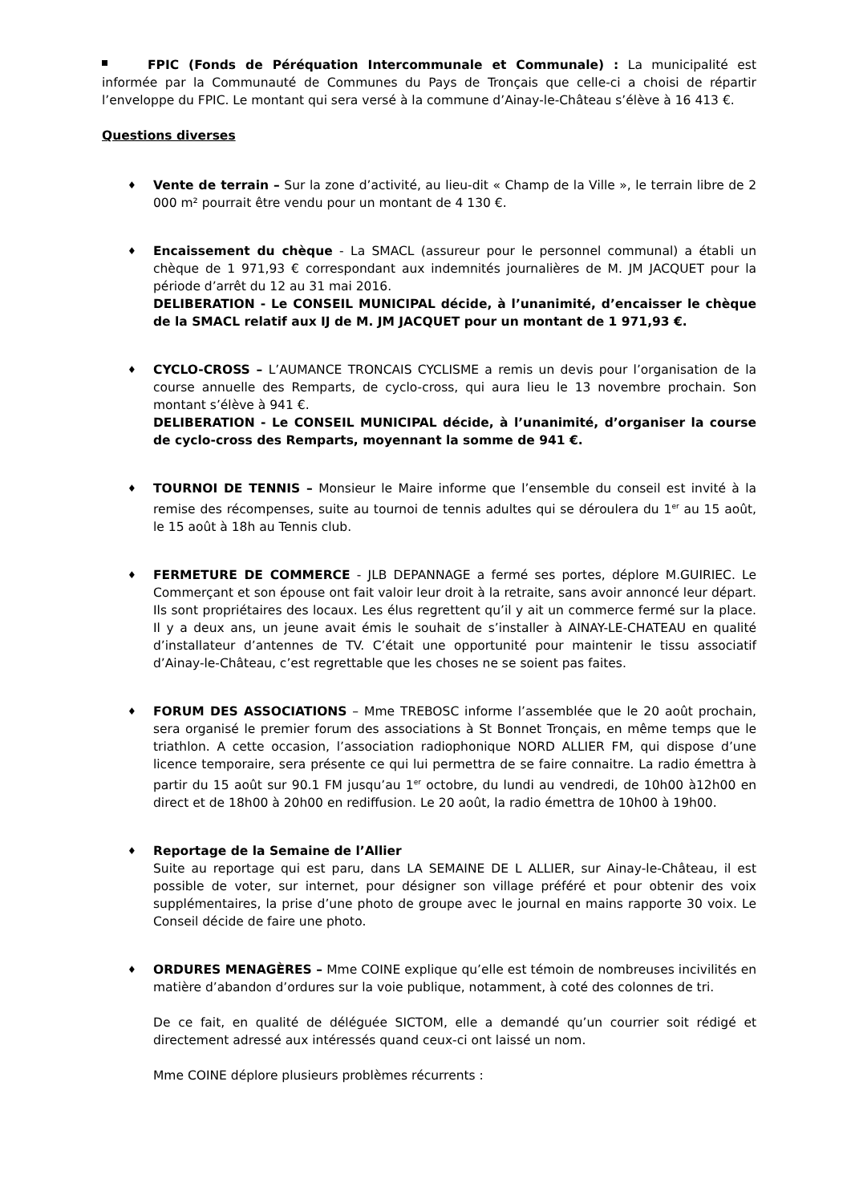FPIC (Fonds de Péréquation Intercommunale et Communale) : La municipalité est informée par la Communauté de Communes du Pays de Tronçais que celle-ci a choisi de répartir l’enveloppe du FPIC. Le montant qui sera versé à la commune d’Ainay-le-Château s’élève à 16 413 €.
Questions diverses
♦
Vente de terrain – Sur la zone d’activité, au lieu-dit « Champ de la Ville », le terrain libre de 2 000 m² pourrait être vendu pour un montant de 4 130 €.
♦
Encaissement du chèque - La SMACL (assureur pour le personnel communal) a établi un chèque de 1 971,93 € correspondant aux indemnités journalières de M. JM JACQUET pour la période d’arrêt du 12 au 31 mai 2016.
DELIBERATION - Le CONSEIL MUNICIPAL décide, à l’unanimité, d’encaisser le chèque de la SMACL relatif aux IJ de M. JM JACQUET pour un montant de 1 971,93 €.
♦
CYCLO-CROSS – L’AUMANCE TRONCAIS CYCLISME a remis un devis pour l’organisation de la course annuelle des Remparts, de cyclo-cross, qui aura lieu le 13 novembre prochain. Son montant s’élève à 941 €.
DELIBERATION - Le CONSEIL MUNICIPAL décide, à l’unanimité, d’organiser la course de cyclo-cross des Remparts, moyennant la somme de 941 €.
♦
TOURNOI DE TENNIS – Monsieur le Maire informe que l’ensemble du conseil est invité à la remise des récompenses, suite au tournoi de tennis adultes qui se déroulera du 1<sup>er</sup> au 15 août, le 15 août à 18h au Tennis club.
♦
FERMETURE DE COMMERCE - JLB DEPANNAGE a fermé ses portes, déplore M.GUIRIEC. Le Commerçant et son épouse ont fait valoir leur droit à la retraite, sans avoir annoncé leur départ. Ils sont propriétaires des locaux. Les élus regrettent qu’il y ait un commerce fermé sur la place. Il y a deux ans, un jeune avait émis le souhait de s’installer à AINAY-LE-CHATEAU en qualité d’installateur d’antennes de TV. C’était une opportunité pour maintenir le tissu associatif d’Ainay-le-Château, c’est regrettable que les choses ne se soient pas faites.
♦
FORUM DES ASSOCIATIONS – Mme TREBOSC informe l’assemblée que le 20 août prochain, sera organisé le premier forum des associations à St Bonnet Tronçais, en même temps que le triathlon. A cette occasion, l’association radiophonique NORD ALLIER FM, qui dispose d’une licence temporaire, sera présente ce qui lui permettra de se faire connaitre. La radio émettra à partir du 15 août sur 90.1 FM jusqu’au 1<sup>er</sup> octobre, du lundi au vendredi, de 10h00 à12h00 en direct et de 18h00 à 20h00 en rediffusion. Le 20 août, la radio émettra de 10h00 à 19h00.
♦
Reportage de la Semaine de l’Allier
Suite au reportage qui est paru, dans LA SEMAINE DE L ALLIER, sur Ainay-le-Château, il est possible de voter, sur internet, pour désigner son village préféré et pour obtenir des voix supplémentaires, la prise d’une photo de groupe avec le journal en mains rapporte 30 voix. Le Conseil décide de faire une photo.
♦
ORDURES MENAGÈRES – Mme COINE explique qu’elle est témoin de nombreuses incivilités en matière d’abandon d’ordures sur la voie publique, notamment, à coté des colonnes de tri.
De ce fait, en qualité de déléguée SICTOM, elle a demandé qu’un courrier soit rédigé et directement adressé aux intéressés quand ceux-ci ont laissé un nom.
Mme COINE déplore plusieurs problèmes récurrents :